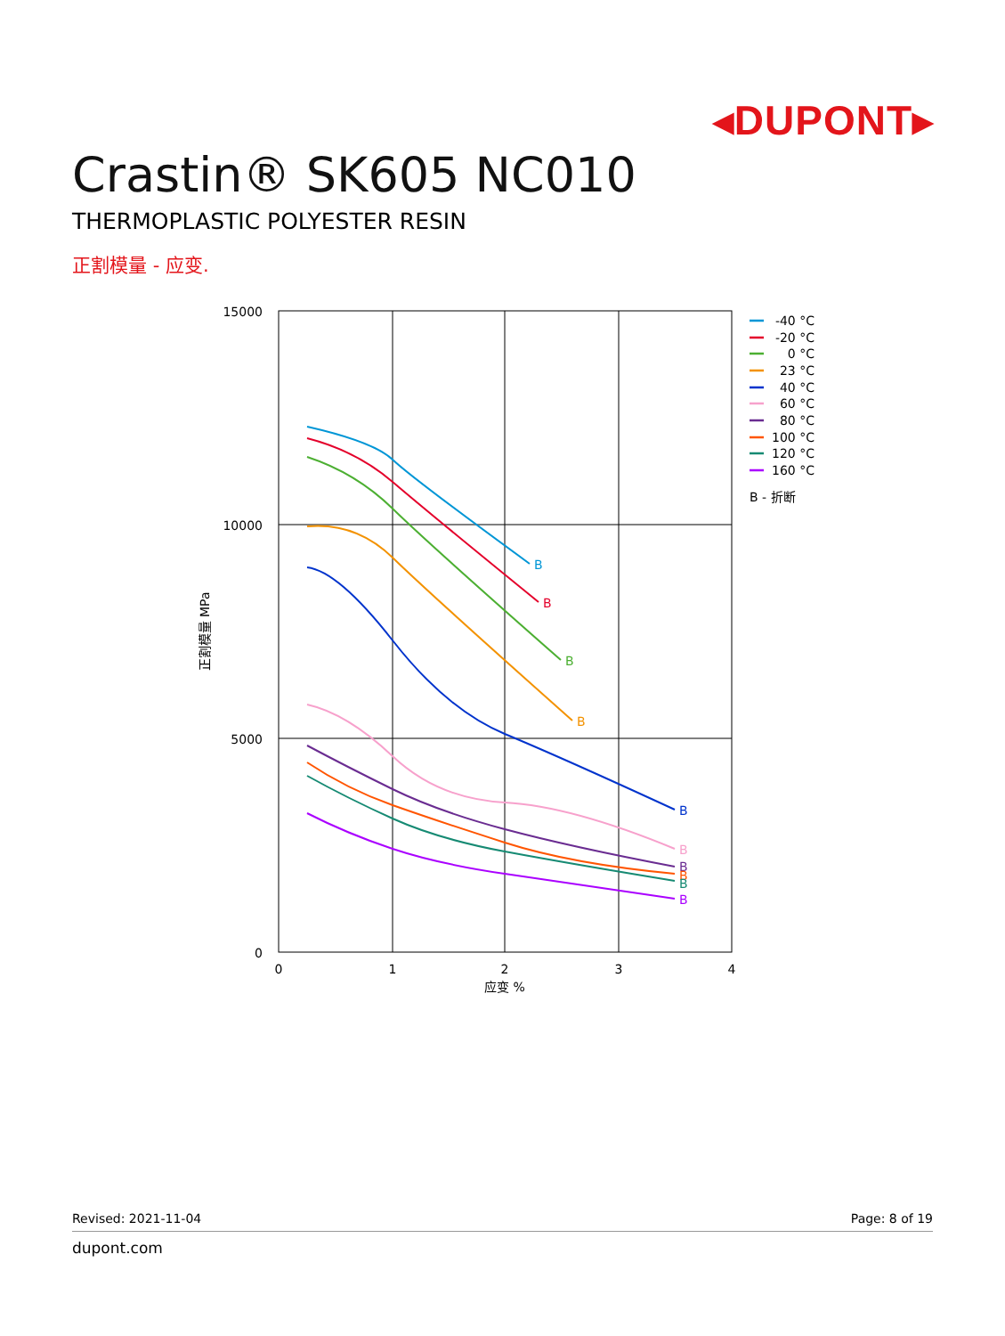◂DUPONT▸
Crastin® SK605 NC010
THERMOPLASTIC POLYESTER RESIN
正割模量 - 应变.
15000
10000
5000
0
0
1
2
3
4
应变 %
正割模量 MPa
B
B
B
B
B
B
B
B
B
B
-40 °C
-20 °C
0 °C
23 °C
40 °C
60 °C
80 °C
100 °C
120 °C
160 °C
B - 折断
Revised: 2021-11-04 Page: 8 of 19
dupont.com